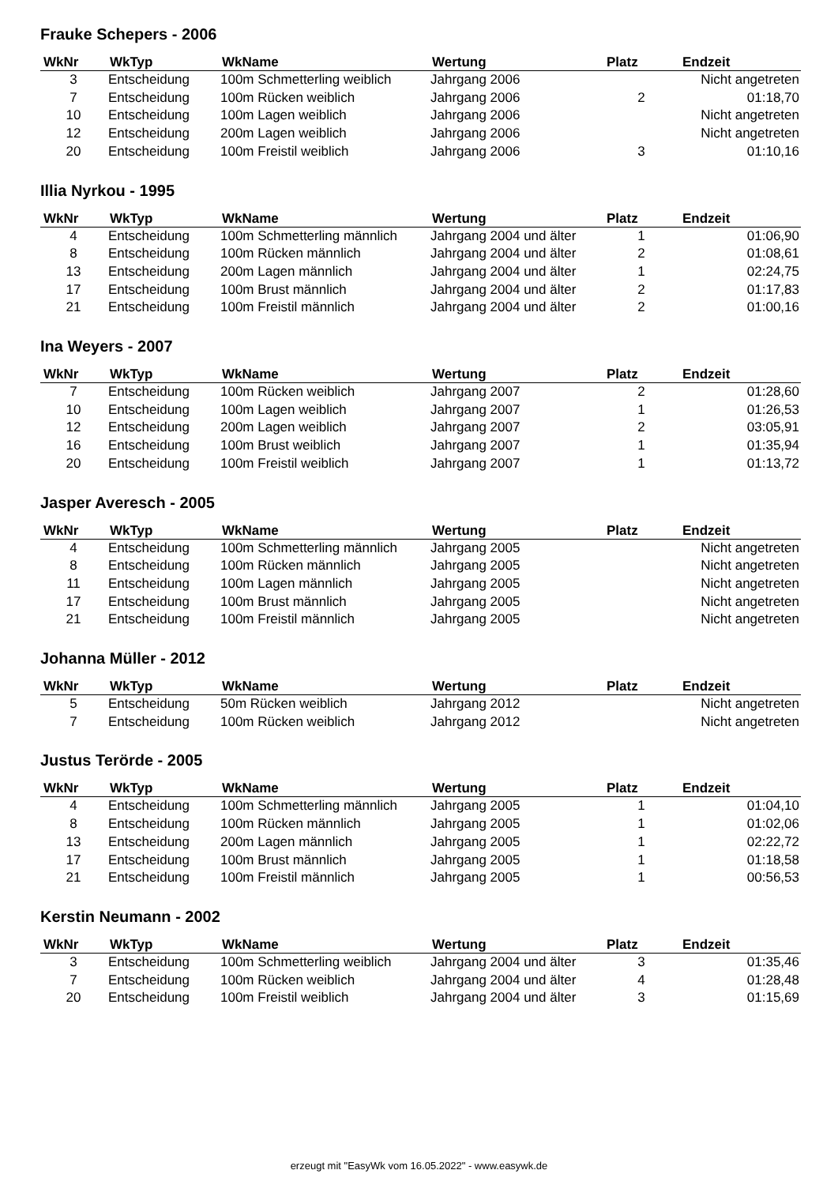Frauke Schepers - 2006
| WkNr | WkTyp | WkName | Wertung | Platz | Endzeit |
| --- | --- | --- | --- | --- | --- |
| 3 | Entscheidung | 100m Schmetterling weiblich | Jahrgang 2006 | | Nicht angetreten |
| 7 | Entscheidung | 100m Rücken weiblich | Jahrgang 2006 | 2 | 01:18,70 |
| 10 | Entscheidung | 100m Lagen weiblich | Jahrgang 2006 | | Nicht angetreten |
| 12 | Entscheidung | 200m Lagen weiblich | Jahrgang 2006 | | Nicht angetreten |
| 20 | Entscheidung | 100m Freistil weiblich | Jahrgang 2006 | 3 | 01:10,16 |
Illia Nyrkou - 1995
| WkNr | WkTyp | WkName | Wertung | Platz | Endzeit |
| --- | --- | --- | --- | --- | --- |
| 4 | Entscheidung | 100m Schmetterling männlich | Jahrgang 2004 und älter | 1 | 01:06,90 |
| 8 | Entscheidung | 100m Rücken männlich | Jahrgang 2004 und älter | 2 | 01:08,61 |
| 13 | Entscheidung | 200m Lagen männlich | Jahrgang 2004 und älter | 1 | 02:24,75 |
| 17 | Entscheidung | 100m Brust männlich | Jahrgang 2004 und älter | 2 | 01:17,83 |
| 21 | Entscheidung | 100m Freistil männlich | Jahrgang 2004 und älter | 2 | 01:00,16 |
Ina Weyers - 2007
| WkNr | WkTyp | WkName | Wertung | Platz | Endzeit |
| --- | --- | --- | --- | --- | --- |
| 7 | Entscheidung | 100m Rücken weiblich | Jahrgang 2007 | 2 | 01:28,60 |
| 10 | Entscheidung | 100m Lagen weiblich | Jahrgang 2007 | 1 | 01:26,53 |
| 12 | Entscheidung | 200m Lagen weiblich | Jahrgang 2007 | 2 | 03:05,91 |
| 16 | Entscheidung | 100m Brust weiblich | Jahrgang 2007 | 1 | 01:35,94 |
| 20 | Entscheidung | 100m Freistil weiblich | Jahrgang 2007 | 1 | 01:13,72 |
Jasper Averesch - 2005
| WkNr | WkTyp | WkName | Wertung | Platz | Endzeit |
| --- | --- | --- | --- | --- | --- |
| 4 | Entscheidung | 100m Schmetterling männlich | Jahrgang 2005 | | Nicht angetreten |
| 8 | Entscheidung | 100m Rücken männlich | Jahrgang 2005 | | Nicht angetreten |
| 11 | Entscheidung | 100m Lagen männlich | Jahrgang 2005 | | Nicht angetreten |
| 17 | Entscheidung | 100m Brust männlich | Jahrgang 2005 | | Nicht angetreten |
| 21 | Entscheidung | 100m Freistil männlich | Jahrgang 2005 | | Nicht angetreten |
Johanna Müller - 2012
| WkNr | WkTyp | WkName | Wertung | Platz | Endzeit |
| --- | --- | --- | --- | --- | --- |
| 5 | Entscheidung | 50m Rücken weiblich | Jahrgang 2012 | | Nicht angetreten |
| 7 | Entscheidung | 100m Rücken weiblich | Jahrgang 2012 | | Nicht angetreten |
Justus Terörde - 2005
| WkNr | WkTyp | WkName | Wertung | Platz | Endzeit |
| --- | --- | --- | --- | --- | --- |
| 4 | Entscheidung | 100m Schmetterling männlich | Jahrgang 2005 | 1 | 01:04,10 |
| 8 | Entscheidung | 100m Rücken männlich | Jahrgang 2005 | 1 | 01:02,06 |
| 13 | Entscheidung | 200m Lagen männlich | Jahrgang 2005 | 1 | 02:22,72 |
| 17 | Entscheidung | 100m Brust männlich | Jahrgang 2005 | 1 | 01:18,58 |
| 21 | Entscheidung | 100m Freistil männlich | Jahrgang 2005 | 1 | 00:56,53 |
Kerstin Neumann - 2002
| WkNr | WkTyp | WkName | Wertung | Platz | Endzeit |
| --- | --- | --- | --- | --- | --- |
| 3 | Entscheidung | 100m Schmetterling weiblich | Jahrgang 2004 und älter | 3 | 01:35,46 |
| 7 | Entscheidung | 100m Rücken weiblich | Jahrgang 2004 und älter | 4 | 01:28,48 |
| 20 | Entscheidung | 100m Freistil weiblich | Jahrgang 2004 und älter | 3 | 01:15,69 |
erzeugt mit "EasyWk vom 16.05.2022" - www.easywk.de